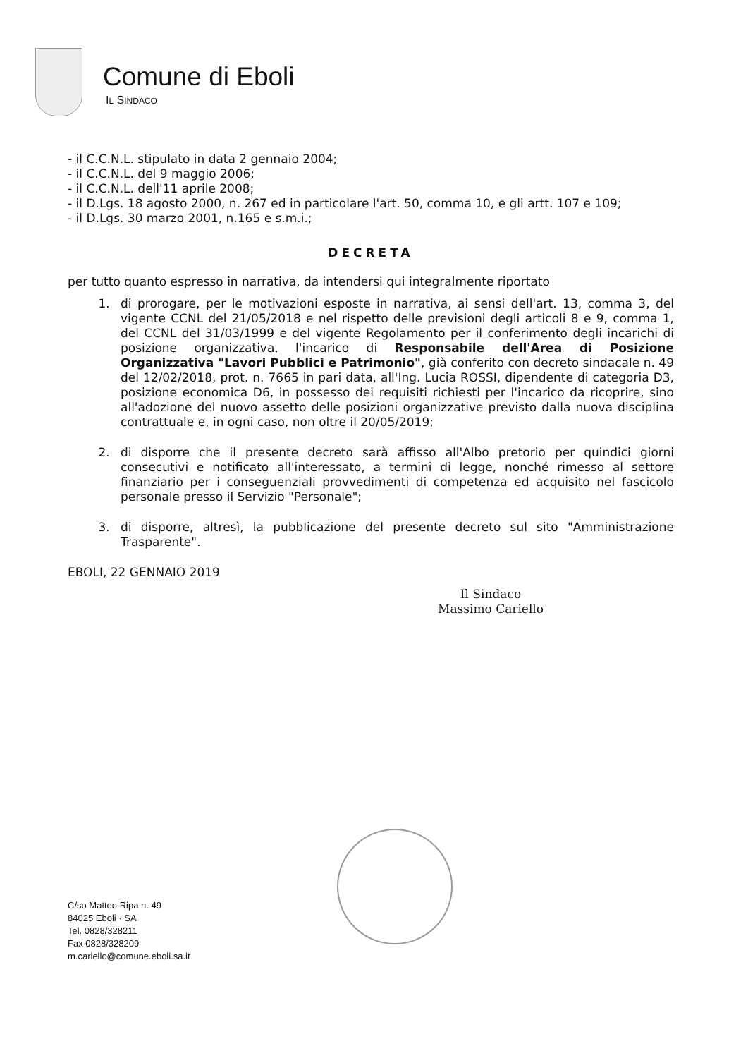Comune di Eboli
IL SINDACO
- il C.C.N.L. stipulato in data 2 gennaio 2004;
- il C.C.N.L. del 9 maggio 2006;
- il C.C.N.L. dell'11 aprile 2008;
- il D.Lgs. 18 agosto 2000, n. 267 ed in particolare l'art. 50, comma 10, e gli artt. 107 e 109;
- il D.Lgs. 30 marzo 2001, n.165 e s.m.i.;
DECRETA
per tutto quanto espresso in narrativa, da intendersi qui integralmente riportato
1. di prorogare, per le motivazioni esposte in narrativa, ai sensi dell'art. 13, comma 3, del vigente CCNL del 21/05/2018 e nel rispetto delle previsioni degli articoli 8 e 9, comma 1, del CCNL del 31/03/1999 e del vigente Regolamento per il conferimento degli incarichi di posizione organizzativa, l'incarico di Responsabile dell'Area di Posizione Organizzativa "Lavori Pubblici e Patrimonio", già conferito con decreto sindacale n. 49 del 12/02/2018, prot. n. 7665 in pari data, all'Ing. Lucia ROSSI, dipendente di categoria D3, posizione economica D6, in possesso dei requisiti richiesti per l'incarico da ricoprire, sino all'adozione del nuovo assetto delle posizioni organizzative previsto dalla nuova disciplina contrattuale e, in ogni caso, non oltre il 20/05/2019;
2. di disporre che il presente decreto sarà affisso all'Albo pretorio per quindici giorni consecutivi e notificato all'interessato, a termini di legge, nonché rimesso al settore finanziario per i conseguenziali provvedimenti di competenza ed acquisito nel fascicolo personale presso il Servizio "Personale";
3. di disporre, altresì, la pubblicazione del presente decreto sul sito "Amministrazione Trasparente".
EBOLI, 22 GENNAIO 2019
Il Sindaco
Massimo Cariello
C/so Matteo Ripa n. 49
84025 Eboli · SA
Tel. 0828/328211
Fax 0828/328209
m.cariello@comune.eboli.sa.it